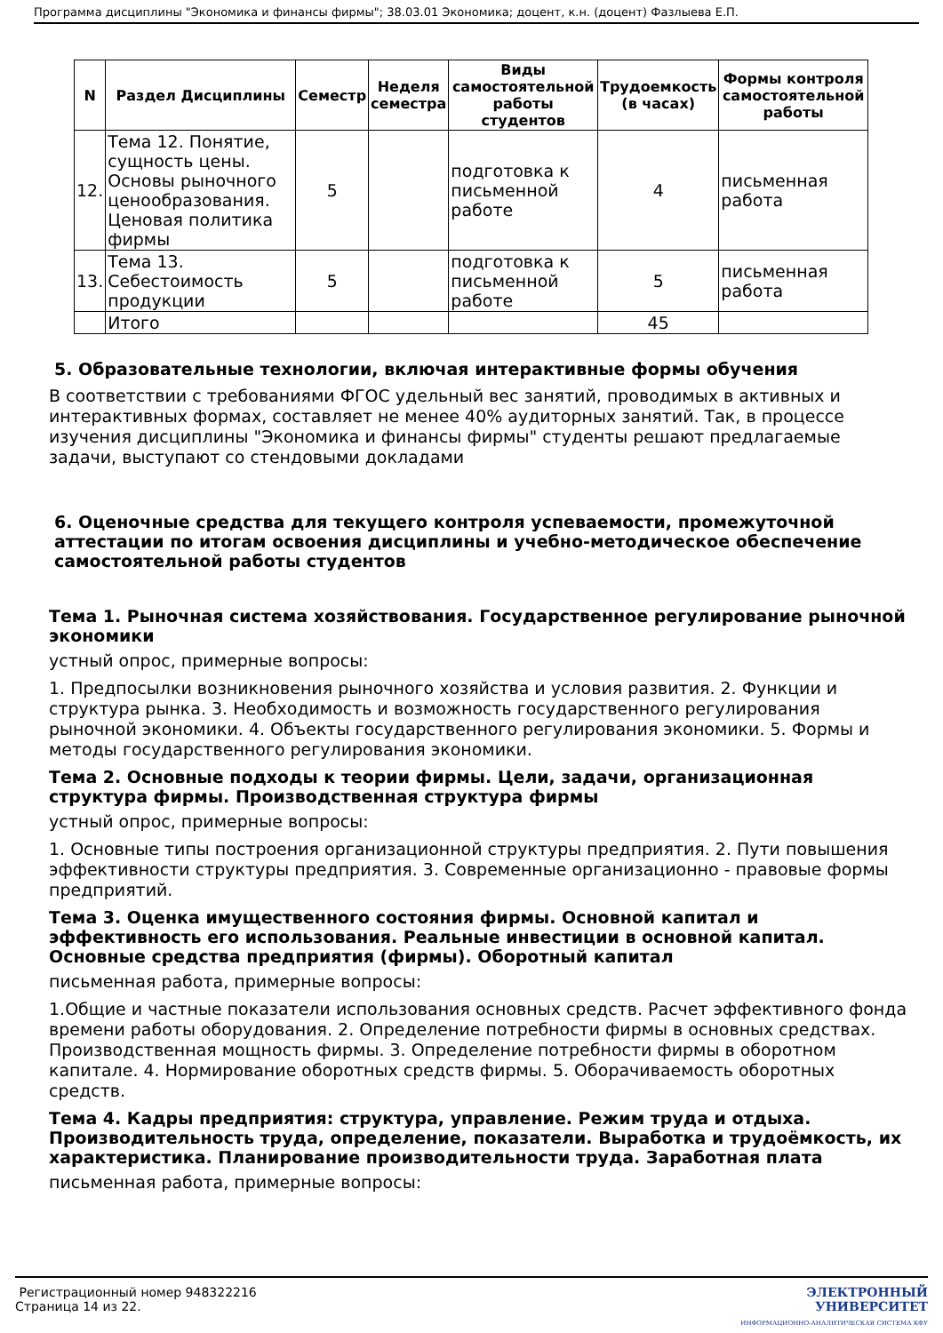Программа дисциплины "Экономика и финансы фирмы"; 38.03.01 Экономика; доцент, к.н. (доцент) Фазлыева Е.П.
| N | Раздел Дисциплины | Семестр | Неделя семестра | Виды самостоятельной работы студентов | Трудоемкость (в часах) | Формы контроля самостоятельной работы |
| --- | --- | --- | --- | --- | --- | --- |
| 12. | Тема 12. Понятие, сущность цены. Основы рыночного ценообразования. Ценовая политика фирмы | 5 | | подготовка к письменной работе | 4 | письменная работа |
| 13. | Тема 13. Себестоимость продукции | 5 | | подготовка к письменной работе | 5 | письменная работа |
| | Итого | | | | 45 | |
5. Образовательные технологии, включая интерактивные формы обучения
В соответствии с требованиями ФГОС удельный вес занятий, проводимых в активных и интерактивных формах, составляет не менее 40% аудиторных занятий. Так, в процессе изучения дисциплины "Экономика и финансы фирмы" студенты решают предлагаемые задачи, выступают со стендовыми докладами
6. Оценочные средства для текущего контроля успеваемости, промежуточной аттестации по итогам освоения дисциплины и учебно-методическое обеспечение самостоятельной работы студентов
Тема 1. Рыночная система хозяйствования. Государственное регулирование рыночной экономики
устный опрос, примерные вопросы:
1. Предпосылки возникновения рыночного хозяйства и условия развития. 2. Функции и структура рынка. 3. Необходимость и возможность государственного регулирования рыночной экономики. 4. Объекты государственного регулирования экономики. 5. Формы и методы государственного регулирования экономики.
Тема 2. Основные подходы к теории фирмы. Цели, задачи, организационная структура фирмы. Производственная структура фирмы
устный опрос, примерные вопросы:
1. Основные типы построения организационной структуры предприятия. 2. Пути повышения эффективности структуры предприятия. 3. Современные организационно - правовые формы предприятий.
Тема 3. Оценка имущественного состояния фирмы. Основной капитал и эффективность его использования. Реальные инвестиции в основной капитал. Основные средства предприятия (фирмы). Оборотный капитал
письменная работа, примерные вопросы:
1.Общие и частные показатели использования основных средств. Расчет эффективного фонда времени работы оборудования. 2. Определение потребности фирмы в основных средствах. Производственная мощность фирмы. 3. Определение потребности фирмы в оборотном капитале. 4. Нормирование оборотных средств фирмы. 5. Оборачиваемость оборотных средств.
Тема 4. Кадры предприятия: структура, управление. Режим труда и отдыха. Производительность труда, определение, показатели. Выработка и трудоёмкость, их характеристика. Планирование производительности труда. Заработная плата
письменная работа, примерные вопросы:
Регистрационный номер 948322216
Страница 14 из 22.
ЭЛЕКТРОННЫЙ
УНИВЕРСИТЕТ
ИНФОРМАЦИОННО-АНАЛИТИЧЕСКАЯ СИСТЕМА КФУ